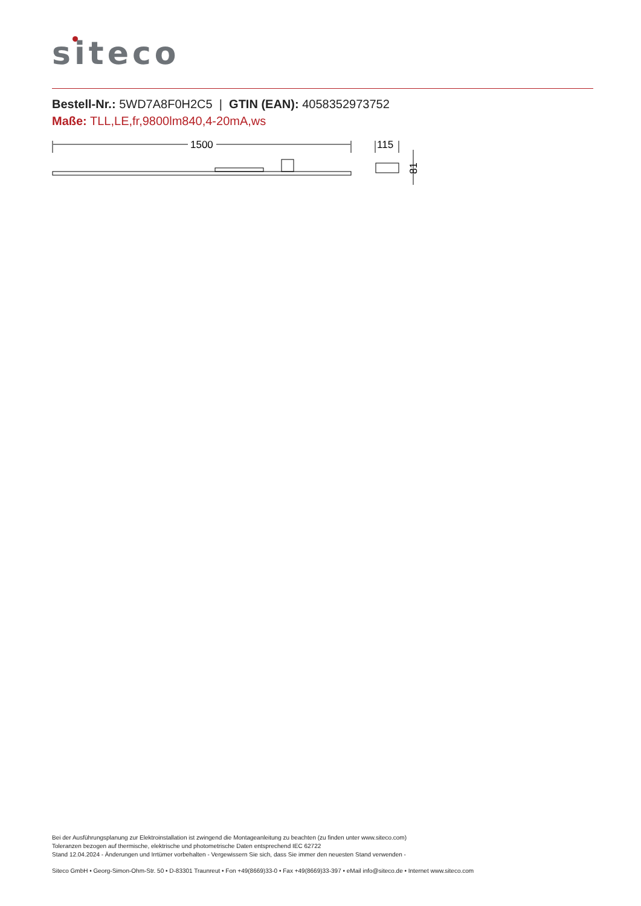siteco
Bestell-Nr.: 5WD7A8F0H2C5 | GTIN (EAN): 4058352973752
Maße: TLL,LE,fr,9800lm840,4-20mA,ws
1500
115
81
Bei der Ausführungsplanung zur Elektroinstallation ist zwingend die Montageanleitung zu beachten (zu finden unter www.siteco.com)
Toleranzen bezogen auf thermische, elektrische und photometrische Daten entsprechend IEC 62722
Stand 12.04.2024 - Änderungen und Irrtümer vorbehalten - Vergewissern Sie sich, dass Sie immer den neuesten Stand verwenden -
Siteco GmbH • Georg-Simon-Ohm-Str. 50 • D-83301 Traunreut • Fon +49(8669)33-0 • Fax +49(8669)33-397 • eMail info@siteco.de • Internet www.siteco.com